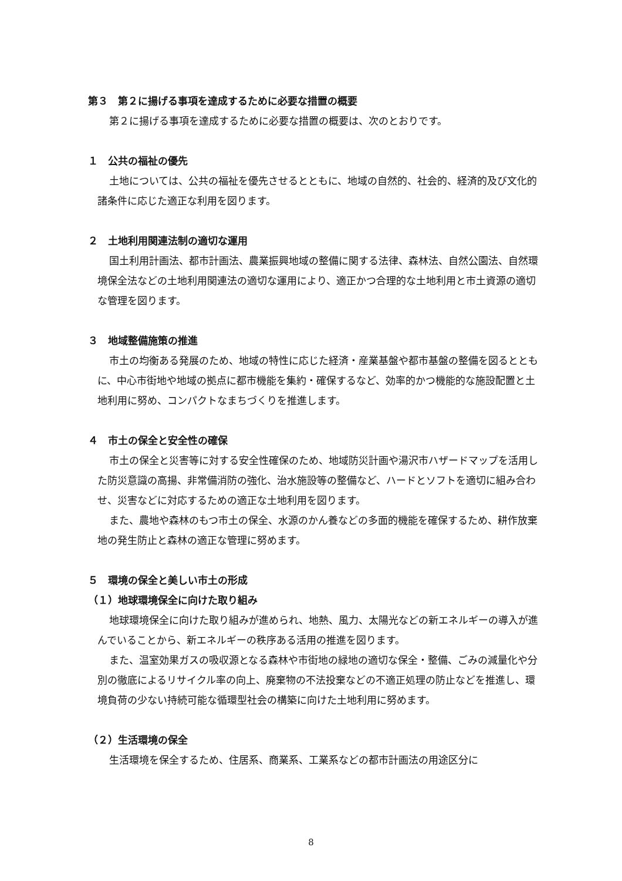第３　第２に揚げる事項を達成するために必要な措置の概要
第２に揚げる事項を達成するために必要な措置の概要は、次のとおりです。
１　公共の福祉の優先
土地については、公共の福祉を優先させるとともに、地域の自然的、社会的、経済的及び文化的諸条件に応じた適正な利用を図ります。
２　土地利用関連法制の適切な運用
国土利用計画法、都市計画法、農業振興地域の整備に関する法律、森林法、自然公園法、自然環境保全法などの土地利用関連法の適切な運用により、適正かつ合理的な土地利用と市土資源の適切な管理を図ります。
３　地域整備施策の推進
市土の均衡ある発展のため、地域の特性に応じた経済・産業基盤や都市基盤の整備を図るとともに、中心市街地や地域の拠点に都市機能を集約・確保するなど、効率的かつ機能的な施設配置と土地利用に努め、コンパクトなまちづくりを推進します。
４　市土の保全と安全性の確保
市土の保全と災害等に対する安全性確保のため、地域防災計画や湯沢市ハザードマップを活用した防災意識の高揚、非常備消防の強化、治水施設等の整備など、ハードとソフトを適切に組み合わせ、災害などに対応するための適正な土地利用を図ります。
また、農地や森林のもつ市土の保全、水源のかん養などの多面的機能を確保するため、耕作放棄地の発生防止と森林の適正な管理に努めます。
５　環境の保全と美しい市土の形成
（１）地球環境保全に向けた取り組み
地球環境保全に向けた取り組みが進められ、地熱、風力、太陽光などの新エネルギーの導入が進んでいることから、新エネルギーの秩序ある活用の推進を図ります。
また、温室効果ガスの吸収源となる森林や市街地の緑地の適切な保全・整備、ごみの減量化や分別の徹底によるリサイクル率の向上、廃棄物の不法投棄などの不適正処理の防止などを推進し、環境負荷の少ない持続可能な循環型社会の構築に向けた土地利用に努めます。
（２）生活環境の保全
生活環境を保全するため、住居系、商業系、工業系などの都市計画法の用途区分に
8